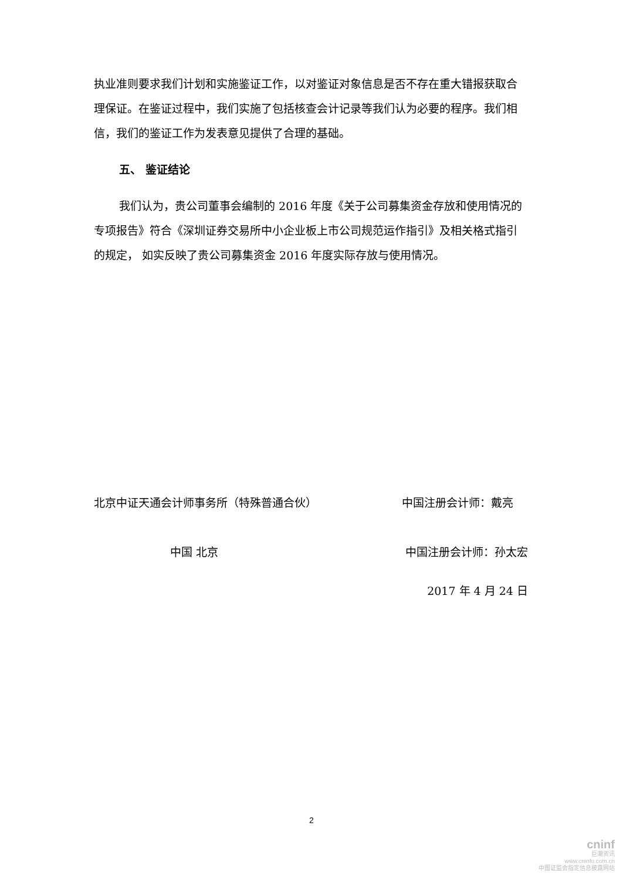执业准则要求我们计划和实施鉴证工作，以对鉴证对象信息是否不存在重大错报获取合理保证。在鉴证过程中，我们实施了包括核查会计记录等我们认为必要的程序。我们相信，我们的鉴证工作为发表意见提供了合理的基础。
五、 鉴证结论
我们认为，贵公司董事会编制的 2016 年度《关于公司募集资金存放和使用情况的专项报告》符合《深圳证券交易所中小企业板上市公司规范运作指引》及相关格式指引的规定， 如实反映了贵公司募集资金 2016 年度实际存放与使用情况。
北京中证天通会计师事务所（特殊普通合伙） 中国注册会计师：戴亮
中国 北京 中国注册会计师：孙太宏
2017 年 4 月 24 日
2
cninf
巨潮资讯
www.cninfo.com.cn
中国证监会指定信息披露网站